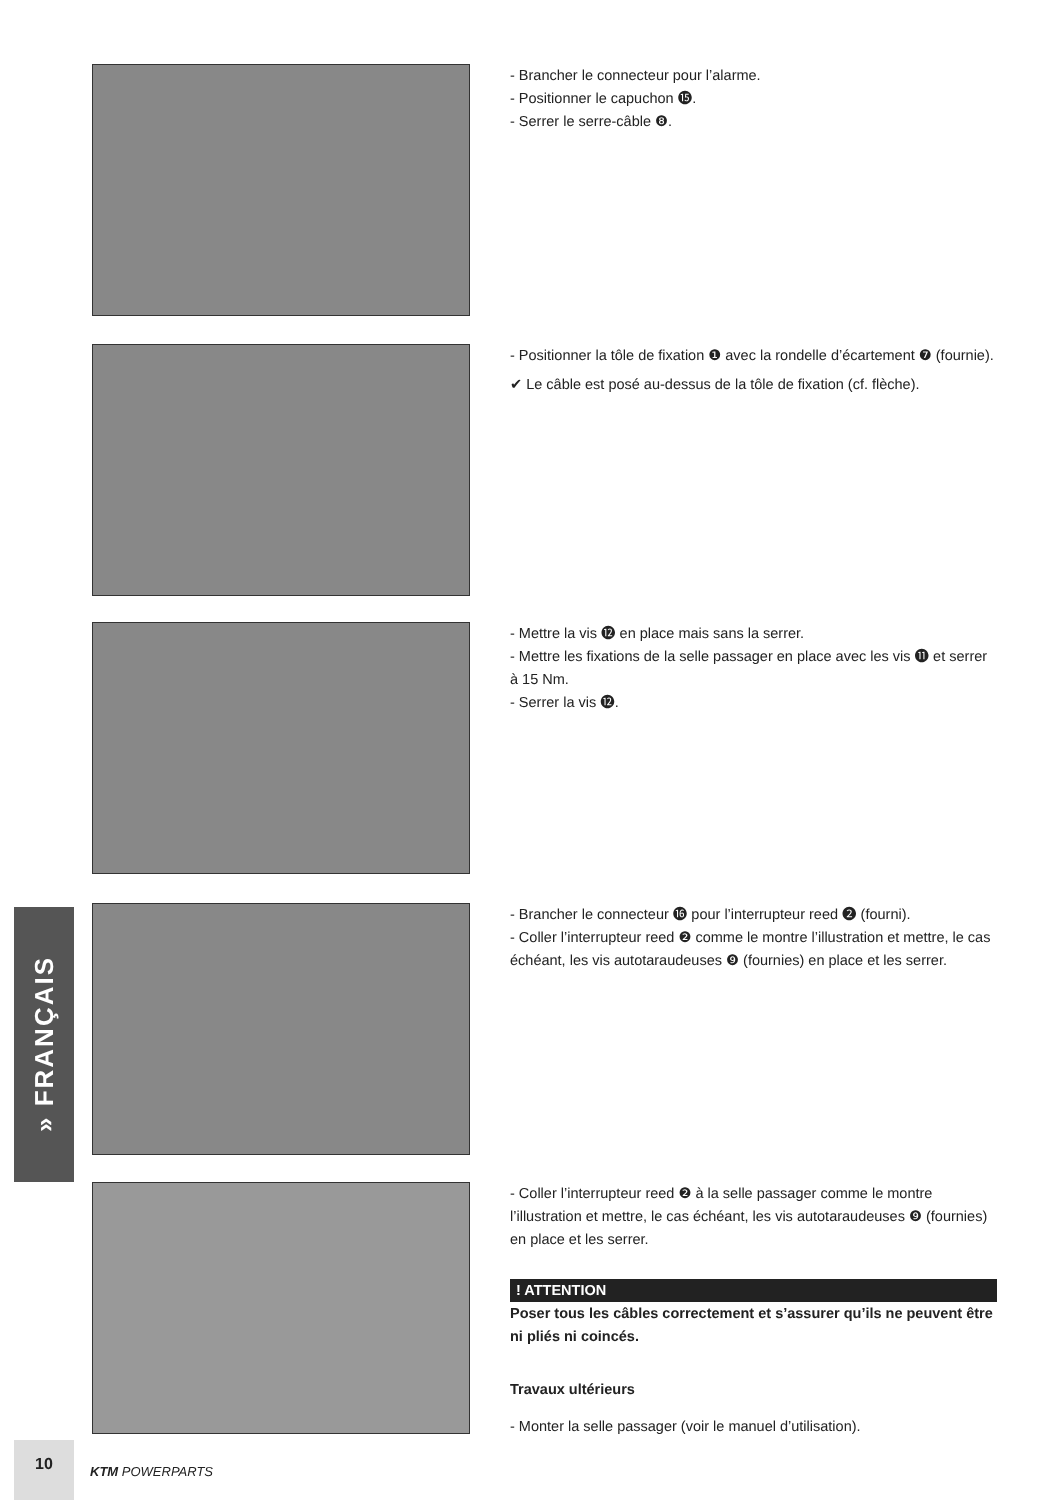- Brancher le connecteur pour l’alarme.
- Positionner le capuchon ⓯.
- Serrer le serre-câble ❽.
- Positionner la tôle de fixation ❶ avec la rondelle d’écartement ❼ (fournie).
✔ Le câble est posé au-dessus de la tôle de fixation (cf. flèche).
- Mettre la vis ⓬ en place mais sans la serrer.
- Mettre les fixations de la selle passager en place avec les vis ⓫ et serrer à 15 Nm.
- Serrer la vis ⓬.
- Brancher le connecteur ⓰ pour l’interrupteur reed ❷ (fourni).
- Coller l’interrupteur reed ❷ comme le montre l’illustration et mettre, le cas échéant, les vis autotaraudeuses ❾ (fournies) en place et les serrer.
- Coller l’interrupteur reed ❷ à la selle passager comme le montre l’illustration et mettre, le cas échéant, les vis autotaraudeuses ❾ (fournies) en place et les serrer.
! ATTENTION
Poser tous les câbles correctement et s’assurer qu’ils ne peuvent être ni pliés ni coincés.
Travaux ultérieurs
- Monter la selle passager (voir le manuel d’utilisation).
» FRANÇAIS
10
KTM POWERPARTS